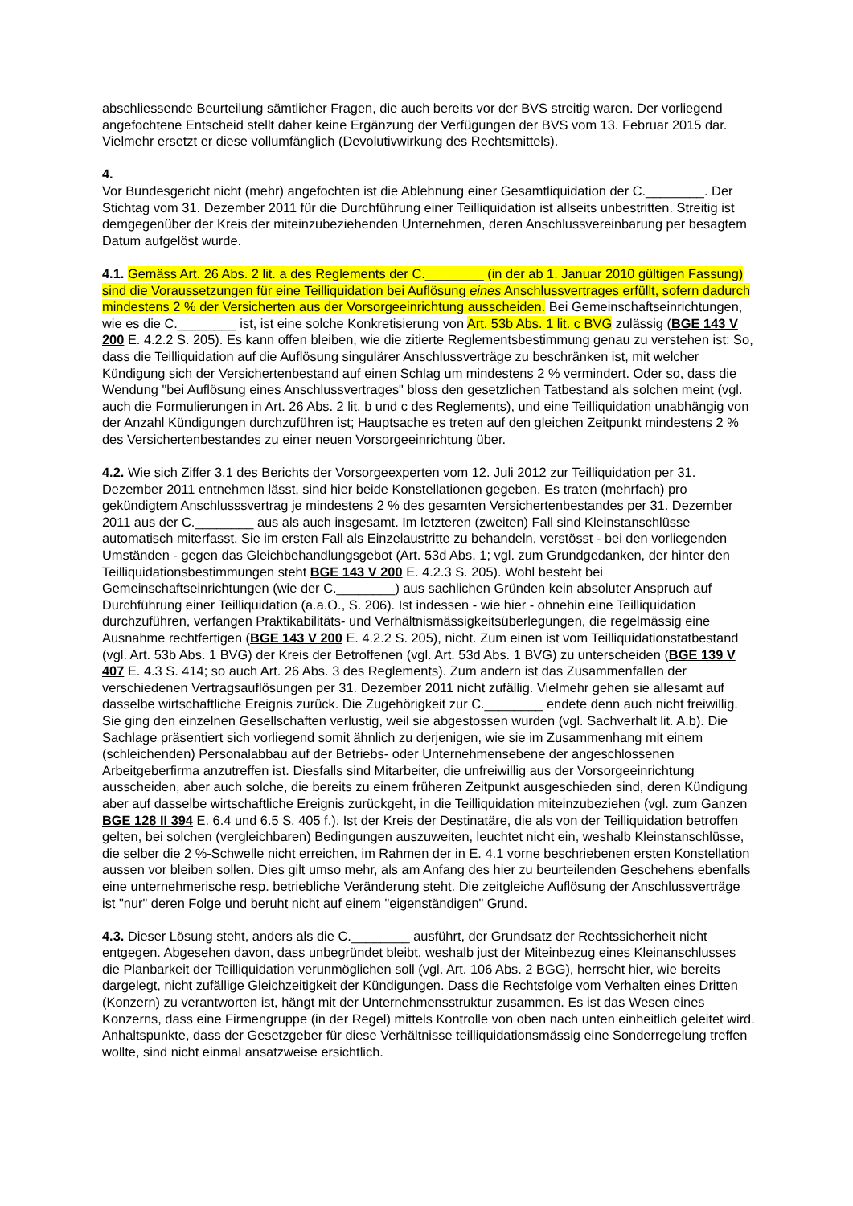abschliessende Beurteilung sämtlicher Fragen, die auch bereits vor der BVS streitig waren. Der vorliegend angefochtene Entscheid stellt daher keine Ergänzung der Verfügungen der BVS vom 13. Februar 2015 dar. Vielmehr ersetzt er diese vollumfänglich (Devolutivwirkung des Rechtsmittels).
4.
Vor Bundesgericht nicht (mehr) angefochten ist die Ablehnung einer Gesamtliquidation der C.________. Der Stichtag vom 31. Dezember 2011 für die Durchführung einer Teilliquidation ist allseits unbestritten. Streitig ist demgegenüber der Kreis der miteinzubeziehenden Unternehmen, deren Anschlussvereinbarung per besagtem Datum aufgelöst wurde.
4.1. Gemäss Art. 26 Abs. 2 lit. a des Reglements der C.________ (in der ab 1. Januar 2010 gültigen Fassung) sind die Voraussetzungen für eine Teilliquidation bei Auflösung eines Anschlussvertrages erfüllt, sofern dadurch mindestens 2 % der Versicherten aus der Vorsorgeeinrichtung ausscheiden. Bei Gemeinschaftseinrichtungen, wie es die C.________ ist, ist eine solche Konkretisierung von Art. 53b Abs. 1 lit. c BVG zulässig (BGE 143 V 200 E. 4.2.2 S. 205). Es kann offen bleiben, wie die zitierte Reglementsbestimmung genau zu verstehen ist: So, dass die Teilliquidation auf die Auflösung singulärer Anschlussverträge zu beschränken ist, mit welcher Kündigung sich der Versichertenbestand auf einen Schlag um mindestens 2 % vermindert. Oder so, dass die Wendung "bei Auflösung eines Anschlussvertrages" bloss den gesetzlichen Tatbestand als solchen meint (vgl. auch die Formulierungen in Art. 26 Abs. 2 lit. b und c des Reglements), und eine Teilliquidation unabhängig von der Anzahl Kündigungen durchzuführen ist; Hauptsache es treten auf den gleichen Zeitpunkt mindestens 2 % des Versichertenbestandes zu einer neuen Vorsorgeeinrichtung über.
4.2. Wie sich Ziffer 3.1 des Berichts der Vorsorgeexperten vom 12. Juli 2012 zur Teilliquidation per 31. Dezember 2011 entnehmen lässt, sind hier beide Konstellationen gegeben. Es traten (mehrfach) pro gekündigtem Anschlusssvertrag je mindestens 2 % des gesamten Versichertenbestandes per 31. Dezember 2011 aus der C.________ aus als auch insgesamt. Im letzteren (zweiten) Fall sind Kleinstanschlüsse automatisch miterfasst. Sie im ersten Fall als Einzelaustritte zu behandeln, verstösst - bei den vorliegenden Umständen - gegen das Gleichbehandlungsgebot (Art. 53d Abs. 1; vgl. zum Grundgedanken, der hinter den Teilliquidationsbestimmungen steht BGE 143 V 200 E. 4.2.3 S. 205). Wohl besteht bei Gemeinschaftseinrichtungen (wie der C.________) aus sachlichen Gründen kein absoluter Anspruch auf Durchführung einer Teilliquidation (a.a.O., S. 206). Ist indessen - wie hier - ohnehin eine Teilliquidation durchzuführen, verfangen Praktikabilitäts- und Verhältnismässigkeitsüberlegungen, die regelmässig eine Ausnahme rechtfertigen (BGE 143 V 200 E. 4.2.2 S. 205), nicht. Zum einen ist vom Teilliquidationstatbestand (vgl. Art. 53b Abs. 1 BVG) der Kreis der Betroffenen (vgl. Art. 53d Abs. 1 BVG) zu unterscheiden (BGE 139 V 407 E. 4.3 S. 414; so auch Art. 26 Abs. 3 des Reglements). Zum andern ist das Zusammenfallen der verschiedenen Vertragsauflösungen per 31. Dezember 2011 nicht zufällig. Vielmehr gehen sie allesamt auf dasselbe wirtschaftliche Ereignis zurück. Die Zugehörigkeit zur C.________ endete denn auch nicht freiwillig. Sie ging den einzelnen Gesellschaften verlustig, weil sie abgestossen wurden (vgl. Sachverhalt lit. A.b). Die Sachlage präsentiert sich vorliegend somit ähnlich zu derjenigen, wie sie im Zusammenhang mit einem (schleichenden) Personalabbau auf der Betriebs- oder Unternehmensebene der angeschlossenen Arbeitgeberfirma anzutreffen ist. Diesfalls sind Mitarbeiter, die unfreiwillig aus der Vorsorgeeinrichtung ausscheiden, aber auch solche, die bereits zu einem früheren Zeitpunkt ausgeschieden sind, deren Kündigung aber auf dasselbe wirtschaftliche Ereignis zurückgeht, in die Teilliquidation miteinzubeziehen (vgl. zum Ganzen BGE 128 II 394 E. 6.4 und 6.5 S. 405 f.). Ist der Kreis der Destinatäre, die als von der Teilliquidation betroffen gelten, bei solchen (vergleichbaren) Bedingungen auszuweiten, leuchtet nicht ein, weshalb Kleinstanschlüsse, die selber die 2 %-Schwelle nicht erreichen, im Rahmen der in E. 4.1 vorne beschriebenen ersten Konstellation aussen vor bleiben sollen. Dies gilt umso mehr, als am Anfang des hier zu beurteilenden Geschehens ebenfalls eine unternehmerische resp. betriebliche Veränderung steht. Die zeitgleiche Auflösung der Anschlussverträge ist "nur" deren Folge und beruht nicht auf einem "eigenständigen" Grund.
4.3. Dieser Lösung steht, anders als die C.________ ausführt, der Grundsatz der Rechtssicherheit nicht entgegen. Abgesehen davon, dass unbegründet bleibt, weshalb just der Miteinbezug eines Kleinanschlusses die Planbarkeit der Teilliquidation verunmöglichen soll (vgl. Art. 106 Abs. 2 BGG), herrscht hier, wie bereits dargelegt, nicht zufällige Gleichzeitigkeit der Kündigungen. Dass die Rechtsfolge vom Verhalten eines Dritten (Konzern) zu verantworten ist, hängt mit der Unternehmensstruktur zusammen. Es ist das Wesen eines Konzerns, dass eine Firmengruppe (in der Regel) mittels Kontrolle von oben nach unten einheitlich geleitet wird. Anhaltspunkte, dass der Gesetzgeber für diese Verhältnisse teilliquidationsmässig eine Sonderregelung treffen wollte, sind nicht einmal ansatzweise ersichtlich.